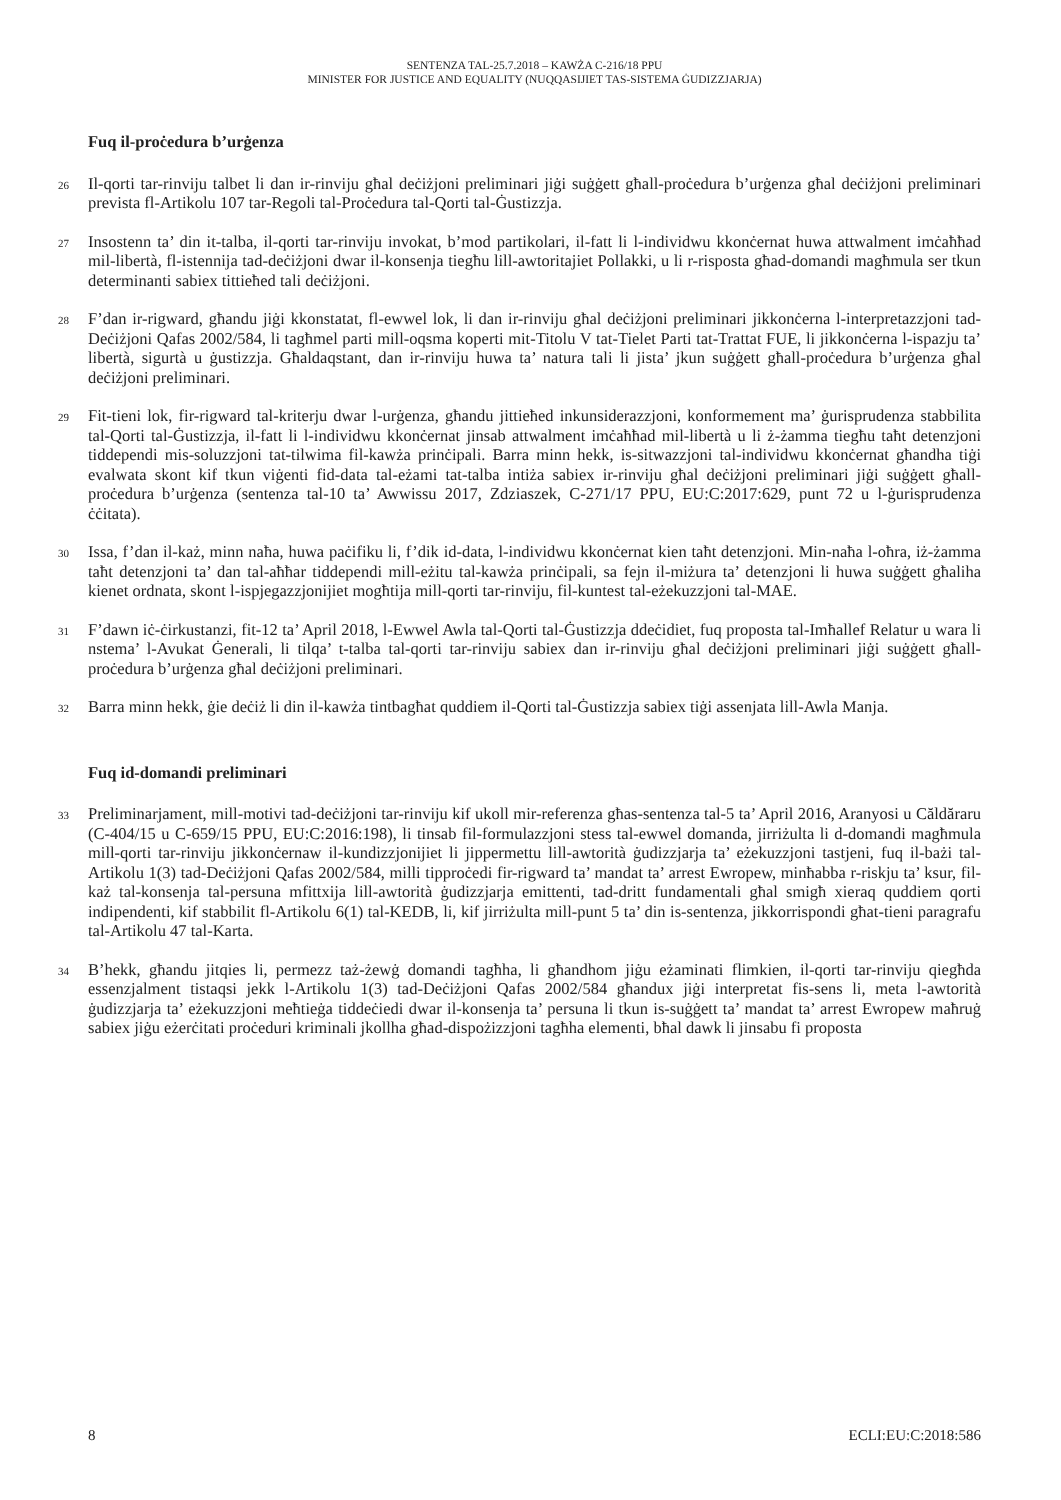SENTENZA TAL-25.7.2018 – KAWŻA C-216/18 PPU
MINISTER FOR JUSTICE AND EQUALITY (NUQQASIJIET TAS-SISTEMA ĠUDIZZJARJA)
Fuq il-proċedura b’urġenza
26
Il-qorti tar-rinviju talbet li dan ir-rinviju għal deċiżjoni preliminari jiġi suġġett għall-proċedura b’urġenza għal deċiżjoni preliminari prevista fl-Artikolu 107 tar-Regoli tal-Proċedura tal-Qorti tal-Ġustizzja.
27
Insostenn ta’ din it-talba, il-qorti tar-rinviju invokat, b’mod partikolari, il-fatt li l-individwu kkonċernat huwa attwalment imċaħħad mil-libertà, fl-istennija tad-deċiżjoni dwar il-konsenja tiegħu lill-awtoritajiet Pollakki, u li r-risposta għad-domandi magħmula ser tkun determinanti sabiex tittieħed tali deċiżjoni.
28
F’dan ir-rigward, għandu jiġi kkonstatat, fl-ewwel lok, li dan ir-rinviju għal deċiżjoni preliminari jikkonċerna l-interpretazzjoni tad-Deċiżjoni Qafas 2002/584, li tagħmel parti mill-oqsma koperti mit-Titolu V tat-Tielet Parti tat-Trattat FUE, li jikkonċerna l-ispazju ta’ libertà, sigurtà u ġustizzja. Għaldaqstant, dan ir-rinviju huwa ta’ natura tali li jista’ jkun suġġett għall-proċedura b’urġenza għal deċiżjoni preliminari.
29
Fit-tieni lok, fir-rigward tal-kriterju dwar l-urġenza, għandu jittieħed inkunsiderazzjoni, konformement ma’ ġurisprudenza stabbilita tal-Qorti tal-Ġustizzja, il-fatt li l-individwu kkonċernat jinsab attwalment imċaħħad mil-libertà u li ż-żamma tiegħu taħt detenzjoni tiddependi mis-soluzzjoni tat-tilwima fil-kawża prinċipali. Barra minn hekk, is-sitwazzjoni tal-individwu kkonċernat għandha tiġi evalwata skont kif tkun viġenti fid-data tal-eżami tat-talba intiża sabiex ir-rinviju għal deċiżjoni preliminari jiġi suġġett għall-proċedura b’urġenza (sentenza tal-10 ta’ Awwissu 2017, Zdziaszek, C-271/17 PPU, EU:C:2017:629, punt 72 u l-ġurisprudenza ċċitata).
30
Issa, f’dan il-każ, minn naħa, huwa paċifiku li, f’dik id-data, l-individwu kkonċernat kien taħt detenzjoni. Min-naħa l-oħra, iż-żamma taħt detenzjoni ta’ dan tal-aħħar tiddependi mill-eżitu tal-kawża prinċipali, sa fejn il-miżura ta’ detenzjoni li huwa suġġett għaliha kienet ordnata, skont l-ispjegazzjonijiet mogħtija mill-qorti tar-rinviju, fil-kuntest tal-eżekuzzjoni tal-MAE.
31
F’dawn iċ-ċirkustanzi, fit-12 ta’ April 2018, l-Ewwel Awla tal-Qorti tal-Ġustizzja ddeċidiet, fuq proposta tal-Imħallef Relatur u wara li nstema’ l-Avukat Ġenerali, li tilqa’ t-talba tal-qorti tar-rinviju sabiex dan ir-rinviju għal deċiżjoni preliminari jiġi suġġett għall-proċedura b’urġenza għal deċiżjoni preliminari.
32
Barra minn hekk, ġie deċiż li din il-kawża tintbagħat quddiem il-Qorti tal-Ġustizzja sabiex tiġi assenjata lill-Awla Manja.
Fuq id-domandi preliminari
33
Preliminarjament, mill-motivi tad-deċiżjoni tar-rinviju kif ukoll mir-referenza għas-sentenza tal-5 ta’ April 2016, Aranyosi u Căldăraru (C-404/15 u C-659/15 PPU, EU:C:2016:198), li tinsab fil-formulazzjoni stess tal-ewwel domanda, jirriżulta li d-domandi magħmula mill-qorti tar-rinviju jikkonċernaw il-kundizzjonijiet li jippermettu lill-awtorità ġudizzjarja ta’ eżekuzzjoni tastjeni, fuq il-bażi tal-Artikolu 1(3) tad-Deċiżjoni Qafas 2002/584, milli tipproċedi fir-rigward ta’ mandat ta’ arrest Ewropew, minħabba r-riskju ta’ ksur, fil-każ tal-konsenja tal-persuna mfittxija lill-awtorità ġudizzjarja emittenti, tad-dritt fundamentali għal smigħ xieraq quddiem qorti indipendenti, kif stabbilit fl-Artikolu 6(1) tal-KEDB, li, kif jirriżulta mill-punt 5 ta’ din is-sentenza, jikkorrispondi għat-tieni paragrafu tal-Artikolu 47 tal-Karta.
34
B’hekk, għandu jitqies li, permezz taż-żewġ domandi tagħha, li għandhom jiġu eżaminati flimkien, il-qorti tar-rinviju qiegħda essenzjalment tistaqsi jekk l-Artikolu 1(3) tad-Deċiżjoni Qafas 2002/584 għandux jiġi interpretat fis-sens li, meta l-awtorità ġudizzjarja ta’ eżekuzzjoni meħtieġa tiddeċiedi dwar il-konsenja ta’ persuna li tkun is-suġġett ta’ mandat ta’ arrest Ewropew maħruġ sabiex jiġu eżerċitati proċeduri kriminali jkollha għad-dispożizzjoni tagħha elementi, bħal dawk li jinsabu fi proposta
8 ECLI:EU:C:2018:586